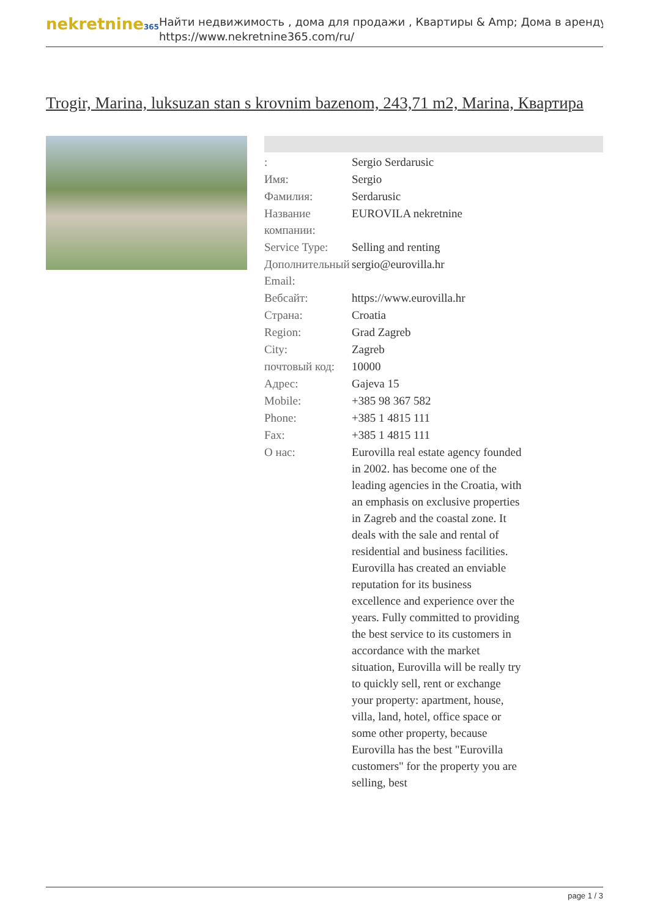nekretnine365
Найти недвижимость , дома для продажи , Квартиры & Amp; Дома в аренду
https://www.nekretnine365.com/ru/
Trogir, Marina, luksuzan stan s krovnim bazenom, 243,71 m2, Marina, Квартира
| : | Sergio Serdarusic |
| Имя: | Sergio |
| Фамилия: | Serdarusic |
| Название компании: | EUROVILA nekretnine |
| Service Type: | Selling and renting |
| Дополнительный Email: | sergio@eurovilla.hr |
| Вебсайт: | https://www.eurovilla.hr |
| Страна: | Croatia |
| Region: | Grad Zagreb |
| City: | Zagreb |
| почтовый код: | 10000 |
| Адрес: | Gajeva 15 |
| Mobile: | +385 98 367 582 |
| Phone: | +385 1 4815 111 |
| Fax: | +385 1 4815 111 |
| О нас: | Eurovilla real estate agency founded in 2002. has become one of the leading agencies in the Croatia, with an emphasis on exclusive properties in Zagreb and the coastal zone. It deals with the sale and rental of residential and business facilities. Eurovilla has created an enviable reputation for its business excellence and experience over the years. Fully committed to providing the best service to its customers in accordance with the market situation, Eurovilla will be really try to quickly sell, rent or exchange your property: apartment, house, villa, land, hotel, office space or some other property, because Eurovilla has the best "Eurovilla customers" for the property you are selling, best |
page 1 / 3